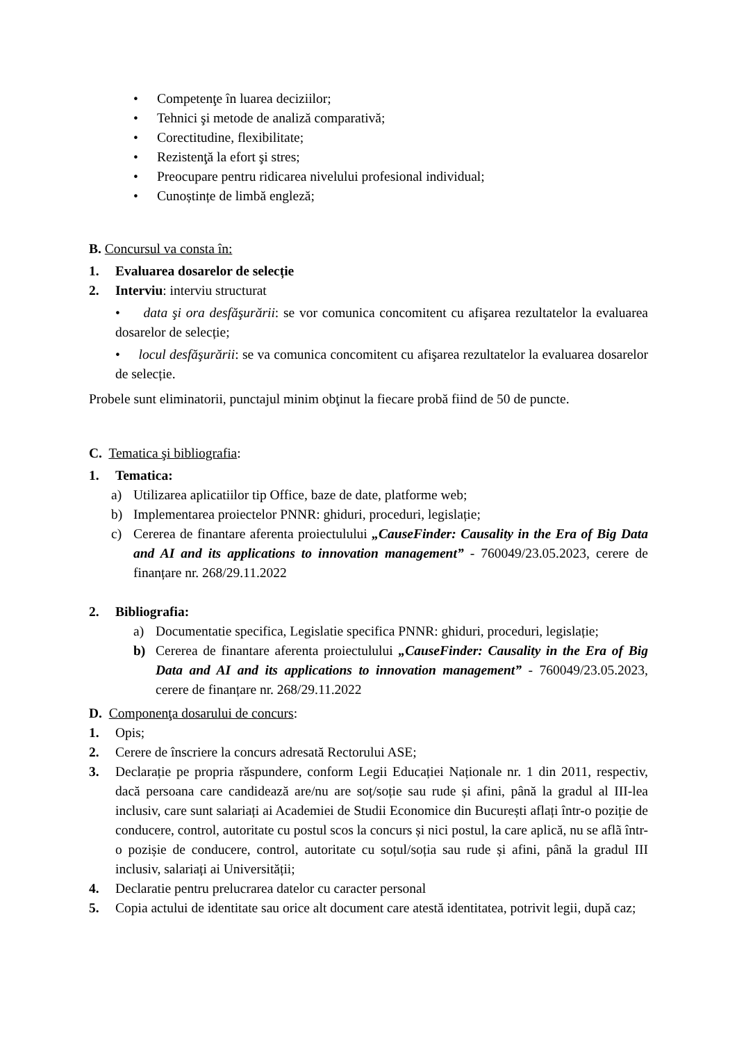• Competenţe în luarea deciziilor;
• Tehnici şi metode de analiză comparativă;
• Corectitudine, flexibilitate;
• Rezistenţă la efort şi stres;
• Preocupare pentru ridicarea nivelului profesional individual;
• Cunoștințe de limbă engleză;
B. Concursul va consta în:
1. Evaluarea dosarelor de selecție
2. Interviu: interviu structurat
• data şi ora desfăşurării: se vor comunica concomitent cu afişarea rezultatelor la evaluarea dosarelor de selecție;
• locul desfăşurării: se va comunica concomitent cu afişarea rezultatelor la evaluarea dosarelor de selecție.
Probele sunt eliminatorii, punctajul minim obţinut la fiecare probă fiind de 50 de puncte.
C. Tematica şi bibliografia:
1. Tematica:
a) Utilizarea aplicatiilor tip Office, baze de date, platforme web;
b) Implementarea proiectelor PNNR: ghiduri, proceduri, legislație;
c) Cererea de finantare aferenta proiectulului „CauseFinder: Causality in the Era of Big Data and AI and its applications to innovation management” - 760049/23.05.2023, cerere de finanțare nr. 268/29.11.2022
2. Bibliografia:
a) Documentatie specifica, Legislatie specifica PNNR: ghiduri, proceduri, legislație;
b) Cererea de finantare aferenta proiectulului „CauseFinder: Causality in the Era of Big Data and AI and its applications to innovation management” - 760049/23.05.2023, cerere de finanțare nr. 268/29.11.2022
D. Componenţa dosarului de concurs:
1. Opis;
2. Cerere de înscriere la concurs adresată Rectorului ASE;
3. Declarație pe propria răspundere, conform Legii Educației Naționale nr. 1 din 2011, respectiv, dacă persoana care candidează are/nu are soț/soție sau rude și afini, până la gradul al III-lea inclusiv, care sunt salariați ai Academiei de Studii Economice din București aflați într-o poziție de conducere, control, autoritate cu postul scos la concurs și nici postul, la care aplică, nu se aflã într-o pozișie de conducere, control, autoritate cu soțul/soția sau rude și afini, până la gradul III inclusiv, salariați ai Universității;
4. Declaratie pentru prelucrarea datelor cu caracter personal
5. Copia actului de identitate sau orice alt document care atestă identitatea, potrivit legii, după caz;